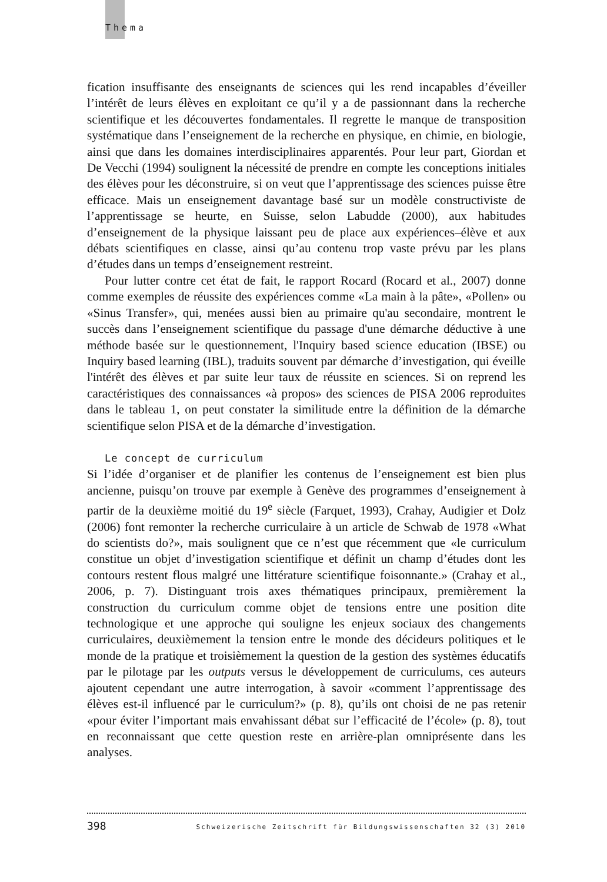Thema
fication insuffisante des enseignants de sciences qui les rend incapables d’éveiller l’intérêt de leurs élèves en exploitant ce qu’il y a de passionnant dans la recherche scientifique et les découvertes fondamentales. Il regrette le manque de transposition systématique dans l’enseignement de la recherche en physique, en chimie, en biologie, ainsi que dans les domaines interdisciplinaires apparentés. Pour leur part, Giordan et De Vecchi (1994) soulignent la nécessité de prendre en compte les conceptions initiales des élèves pour les déconstruire, si on veut que l’apprentissage des sciences puisse être efficace. Mais un enseignement davantage basé sur un modèle constructiviste de l’apprentissage se heurte, en Suisse, selon Labudde (2000), aux habitudes d’enseignement de la physique laissant peu de place aux expériences–élève et aux débats scientifiques en classe, ainsi qu’au contenu trop vaste prévu par les plans d’études dans un temps d’enseignement restreint.
Pour lutter contre cet état de fait, le rapport Rocard (Rocard et al., 2007) donne comme exemples de réussite des expériences comme «La main à la pâte», «Pollen» ou «Sinus Transfer», qui, menées aussi bien au primaire qu'au secondaire, montrent le succès dans l’enseignement scientifique du passage d'une démarche déductive à une méthode basée sur le questionnement, l'Inquiry based science education (IBSE) ou Inquiry based learning (IBL), traduits souvent par démarche d’investigation, qui éveille l'intérêt des élèves et par suite leur taux de réussite en sciences. Si on reprend les caractéristiques des connaissances «à propos» des sciences de PISA 2006 reproduites dans le tableau 1, on peut constater la similitude entre la définition de la démarche scientifique selon PISA et de la démarche d’investigation.
Le concept de curriculum
Si l’idée d’organiser et de planifier les contenus de l’enseignement est bien plus ancienne, puisqu’on trouve par exemple à Genève des programmes d’enseignement à partir de la deuxième moitié du 19<sup>e</sup> siècle (Farquet, 1993), Crahay, Audigier et Dolz (2006) font remonter la recherche curriculaire à un article de Schwab de 1978 «What do scientists do?», mais soulignent que ce n’est que récemment que «le curriculum constitue un objet d’investigation scientifique et définit un champ d’études dont les contours restent flous malgré une littérature scientifique foisonnante.» (Crahay et al., 2006, p. 7). Distinguant trois axes thématiques principaux, premièrement la construction du curriculum comme objet de tensions entre une position dite technologique et une approche qui souligne les enjeux sociaux des changements curriculaires, deuxièmement la tension entre le monde des décideurs politiques et le monde de la pratique et troisièmement la question de la gestion des systèmes éducatifs par le pilotage par les outputs versus le développement de curriculums, ces auteurs ajoutent cependant une autre interrogation, à savoir «comment l’apprentissage des élèves est-il influencé par le curriculum?» (p. 8), qu’ils ont choisi de ne pas retenir «pour éviter l’important mais envahissant débat sur l’efficacité de l’école» (p. 8), tout en reconnaissant que cette question reste en arrière-plan omniprésente dans les analyses.
398 Schweizerische Zeitschrift für Bildungswissenschaften 32 (3) 2010